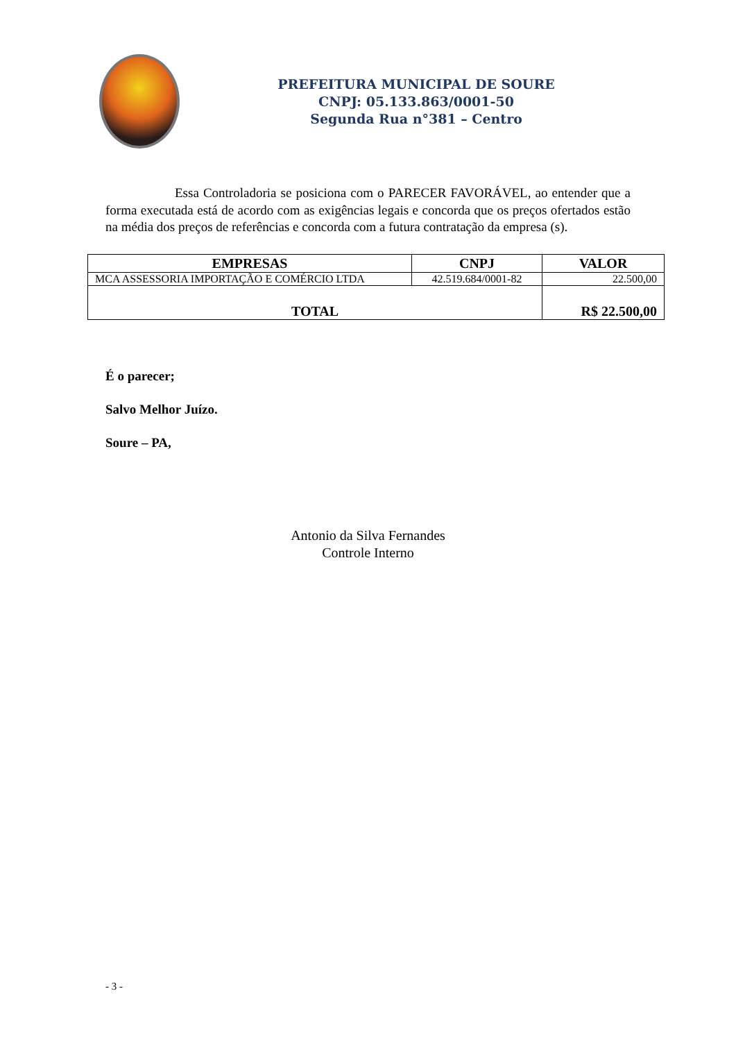PREFEITURA MUNICIPAL DE SOURE
CNPJ: 05.133.863/0001-50
Segunda Rua n°381 – Centro
Essa Controladoria se posiciona com o PARECER FAVORÁVEL, ao entender que a forma executada está de acordo com as exigências legais e concorda que os preços ofertados estão na média dos preços de referências e concorda com a futura contratação da empresa (s).
| EMPRESAS | CNPJ | VALOR |
| --- | --- | --- |
| MCA ASSESSORIA IMPORTAÇÃO E COMÉRCIO LTDA | 42.519.684/0001-82 | 22.500,00 |
| TOTAL | | R$ 22.500,00 |
É o parecer;
Salvo Melhor Juízo.
Soure – PA,
Antonio da Silva Fernandes
Controle Interno
- 3 -